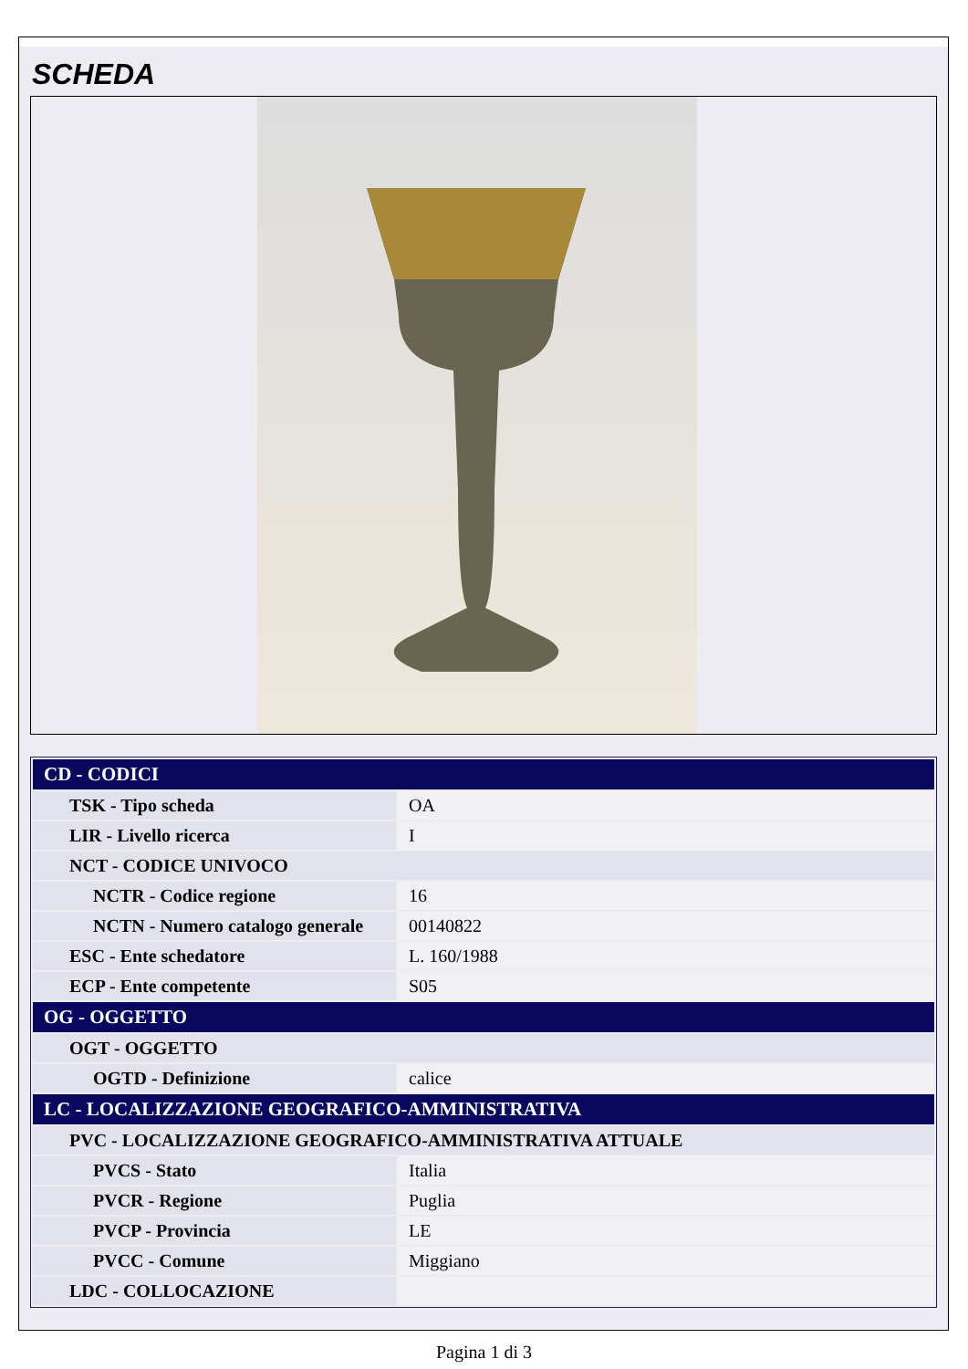SCHEDA
| CD - CODICI | |
| TSK - Tipo scheda | OA |
| LIR - Livello ricerca | I |
| NCT - CODICE UNIVOCO | |
| NCTR - Codice regione | 16 |
| NCTN - Numero catalogo generale | 00140822 |
| ESC - Ente schedatore | L. 160/1988 |
| ECP - Ente competente | S05 |
| OG - OGGETTO | |
| OGT - OGGETTO | |
| OGTD - Definizione | calice |
| LC - LOCALIZZAZIONE GEOGRAFICO-AMMINISTRATIVA | |
| PVC - LOCALIZZAZIONE GEOGRAFICO-AMMINISTRATIVA ATTUALE | |
| PVCS - Stato | Italia |
| PVCR - Regione | Puglia |
| PVCP - Provincia | LE |
| PVCC - Comune | Miggiano |
| LDC - COLLOCAZIONE | |
Pagina 1 di 3